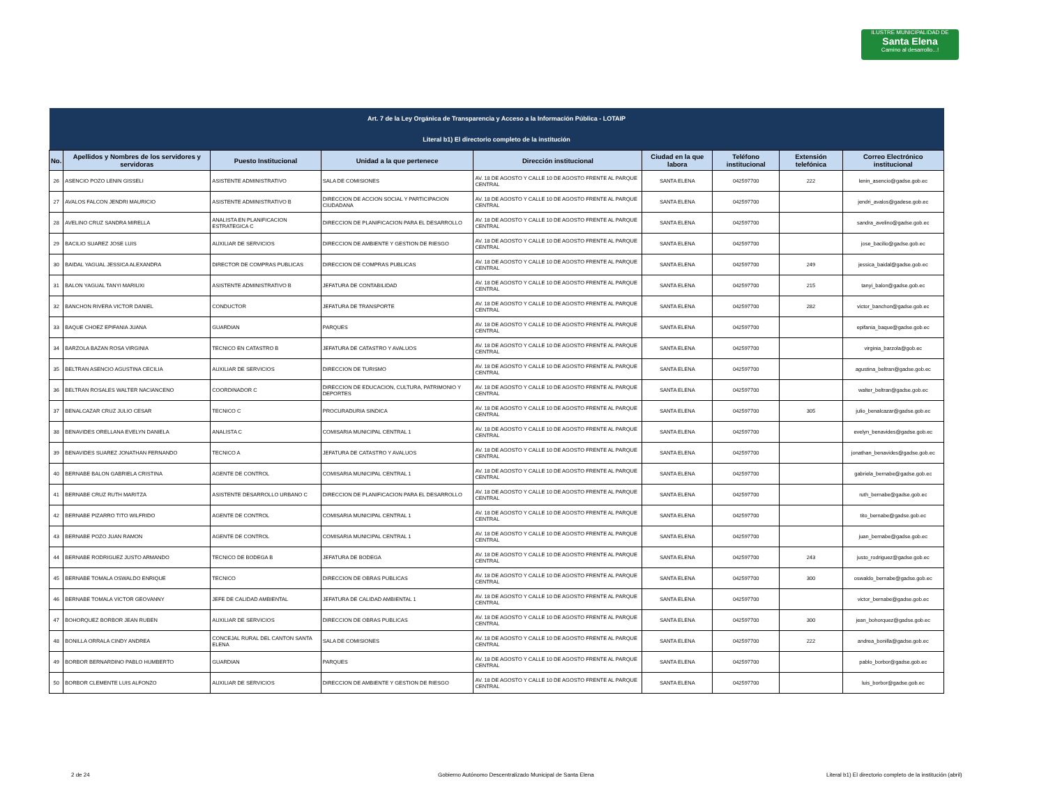ILUSTRE MUNICIPALIDAD DE
Santa Elena
Camino al desarrollo...!
| Art. 7 de la Ley Orgánica de Transparencia y Acceso a la Información Pública - LOTAIP | | | | | | | | |
| --- | --- | --- | --- | --- | --- | --- | --- | --- |
| Literal b1) El directorio completo de la institución | | | | | | | | |
| No. | Apellidos y Nombres de los servidores y servidoras | Puesto Institucional | Unidad a la que pertenece | Dirección institucional | Ciudad en la que labora | Teléfono institucional | Extensión telefónica | Correo Electrónico institucional |
| 26 | ASENCIO POZO LENIN GISSELI | ASISTENTE ADMINISTRATIVO | SALA DE COMISIONES | AV. 18 DE AGOSTO Y CALLE 10 DE AGOSTO FRENTE AL PARQUE CENTRAL | SANTA ELENA | 042597700 | 222 | lenin_asencio@gadse.gob.ec |
| 27 | AVALOS FALCON JENDRI MAURICIO | ASISTENTE ADMINISTRATIVO B | DIRECCION DE ACCION SOCIAL Y PARTICIPACION CIUDADANA | AV. 18 DE AGOSTO Y CALLE 10 DE AGOSTO FRENTE AL PARQUE CENTRAL | SANTA ELENA | 042597700 | | jendri_avalos@gadese.gob.ec |
| 28 | AVELINO CRUZ SANDRA MIRELLA | ANALISTA EN PLANIFICACION ESTRATEGICA C | DIRECCION DE PLANIFICACION PARA EL DESARROLLO | AV. 18 DE AGOSTO Y CALLE 10 DE AGOSTO FRENTE AL PARQUE CENTRAL | SANTA ELENA | 042597700 | | sandra_avelino@gadse.gob.ec |
| 29 | BACILIO SUAREZ JOSE LUIS | AUXILIAR DE SERVICIOS | DIRECCION DE AMBIENTE Y GESTION DE RIESGO | AV. 18 DE AGOSTO Y CALLE 10 DE AGOSTO FRENTE AL PARQUE CENTRAL | SANTA ELENA | 042597700 | | jose_bacilio@gadse.gob.ec |
| 30 | BAIDAL YAGUAL JESSICA ALEXANDRA | DIRECTOR DE COMPRAS PUBLICAS | DIRECCION DE COMPRAS PUBLICAS | AV. 18 DE AGOSTO Y CALLE 10 DE AGOSTO FRENTE AL PARQUE CENTRAL | SANTA ELENA | 042597700 | 249 | jessica_baidal@gadse.gob.ec |
| 31 | BALON YAGUAL TANYI MARIUXI | ASISTENTE ADMINISTRATIVO B | JEFATURA DE CONTABILIDAD | AV. 18 DE AGOSTO Y CALLE 10 DE AGOSTO FRENTE AL PARQUE CENTRAL | SANTA ELENA | 042597700 | 215 | tanyi_balon@gadse.gob.ec |
| 32 | BANCHON RIVERA VICTOR DANIEL | CONDUCTOR | JEFATURA DE TRANSPORTE | AV. 18 DE AGOSTO Y CALLE 10 DE AGOSTO FRENTE AL PARQUE CENTRAL | SANTA ELENA | 042597700 | 282 | victor_banchon@gadse.gob.ec |
| 33 | BAQUE CHOEZ EPIFANIA JUANA | GUARDIAN | PARQUES | AV. 18 DE AGOSTO Y CALLE 10 DE AGOSTO FRENTE AL PARQUE CENTRAL | SANTA ELENA | 042597700 | | epifania_baque@gadse.gob.ec |
| 34 | BARZOLA BAZAN ROSA VIRGINIA | TECNICO EN CATASTRO B | JEFATURA DE CATASTRO Y AVALUOS | AV. 18 DE AGOSTO Y CALLE 10 DE AGOSTO FRENTE AL PARQUE CENTRAL | SANTA ELENA | 042597700 | | virginia_barzola@gob.ec |
| 35 | BELTRAN ASENCIO AGUSTINA CECILIA | AUXILIAR DE SERVICIOS | DIRECCION DE TURISMO | AV. 18 DE AGOSTO Y CALLE 10 DE AGOSTO FRENTE AL PARQUE CENTRAL | SANTA ELENA | 042597700 | | agustina_beltran@gadse.gob.ec |
| 36 | BELTRAN ROSALES WALTER NACIANCENO | COORDINADOR C | DIRECCION DE EDUCACION, CULTURA, PATRIMONIO Y DEPORTES | AV. 18 DE AGOSTO Y CALLE 10 DE AGOSTO FRENTE AL PARQUE CENTRAL | SANTA ELENA | 042597700 | | walter_beltran@gadse.gob.ec |
| 37 | BENALCAZAR CRUZ JULIO CESAR | TECNICO C | PROCURADURIA SINDICA | AV. 18 DE AGOSTO Y CALLE 10 DE AGOSTO FRENTE AL PARQUE CENTRAL | SANTA ELENA | 042597700 | 305 | julio_benalcazar@gadse.gob.ec |
| 38 | BENAVIDES ORELLANA EVELYN DANIELA | ANALISTA C | COMISARIA MUNICIPAL CENTRAL 1 | AV. 18 DE AGOSTO Y CALLE 10 DE AGOSTO FRENTE AL PARQUE CENTRAL | SANTA ELENA | 042597700 | | evelyn_benavides@gadse.gob.ec |
| 39 | BENAVIDES SUAREZ JONATHAN FERNANDO | TECNICO A | JEFATURA DE CATASTRO Y AVALUOS | AV. 18 DE AGOSTO Y CALLE 10 DE AGOSTO FRENTE AL PARQUE CENTRAL | SANTA ELENA | 042597700 | | jonathan_benavides@gadse.gob.ec |
| 40 | BERNABE BALON GABRIELA CRISTINA | AGENTE DE CONTROL | COMISARIA MUNICIPAL CENTRAL 1 | AV. 18 DE AGOSTO Y CALLE 10 DE AGOSTO FRENTE AL PARQUE CENTRAL | SANTA ELENA | 042597700 | | gabriela_bernabe@gadse.gob.ec |
| 41 | BERNABE CRUZ RUTH MARITZA | ASISTENTE DESARROLLO URBANO C | DIRECCION DE PLANIFICACION PARA EL DESARROLLO | AV. 18 DE AGOSTO Y CALLE 10 DE AGOSTO FRENTE AL PARQUE CENTRAL | SANTA ELENA | 042597700 | | ruth_bernabe@gadse.gob.ec |
| 42 | BERNABE PIZARRO TITO WILFRIDO | AGENTE DE CONTROL | COMISARIA MUNICIPAL CENTRAL 1 | AV. 18 DE AGOSTO Y CALLE 10 DE AGOSTO FRENTE AL PARQUE CENTRAL | SANTA ELENA | 042597700 | | tito_bernabe@gadse.gob.ec |
| 43 | BERNABE POZO JUAN RAMON | AGENTE DE CONTROL | COMISARIA MUNICIPAL CENTRAL 1 | AV. 18 DE AGOSTO Y CALLE 10 DE AGOSTO FRENTE AL PARQUE CENTRAL | SANTA ELENA | 042597700 | | juan_bernabe@gadse.gob.ec |
| 44 | BERNABE RODRIGUEZ JUSTO ARMANDO | TECNICO DE BODEGA B | JEFATURA DE BODEGA | AV. 18 DE AGOSTO Y CALLE 10 DE AGOSTO FRENTE AL PARQUE CENTRAL | SANTA ELENA | 042597700 | 243 | justo_rodriguez@gadse.gob.ec |
| 45 | BERNABE TOMALA OSWALDO ENRIQUE | TECNICO | DIRECCION DE OBRAS PUBLICAS | AV. 18 DE AGOSTO Y CALLE 10 DE AGOSTO FRENTE AL PARQUE CENTRAL | SANTA ELENA | 042597700 | 300 | oswaldo_bernabe@gadse.gob.ec |
| 46 | BERNABE TOMALA VICTOR GEOVANNY | JEFE DE CALIDAD AMBIENTAL | JEFATURA DE CALIDAD AMBIENTAL 1 | AV. 18 DE AGOSTO Y CALLE 10 DE AGOSTO FRENTE AL PARQUE CENTRAL | SANTA ELENA | 042597700 | | victor_bernabe@gadse.gob.ec |
| 47 | BOHORQUEZ BORBOR JEAN RUBEN | AUXILIAR DE SERVICIOS | DIRECCION DE OBRAS PUBLICAS | AV. 18 DE AGOSTO Y CALLE 10 DE AGOSTO FRENTE AL PARQUE CENTRAL | SANTA ELENA | 042597700 | 300 | jean_bohorquez@gadse.gob.ec |
| 48 | BONILLA ORRALA CINDY ANDREA | CONCEJAL RURAL DEL CANTON SANTA ELENA | SALA DE COMISIONES | AV. 18 DE AGOSTO Y CALLE 10 DE AGOSTO FRENTE AL PARQUE CENTRAL | SANTA ELENA | 042597700 | 222 | andrea_bonilla@gadse.gob.ec |
| 49 | BORBOR BERNARDINO PABLO HUMBERTO | GUARDIAN | PARQUES | AV. 18 DE AGOSTO Y CALLE 10 DE AGOSTO FRENTE AL PARQUE CENTRAL | SANTA ELENA | 042597700 | | pablo_borbor@gadse.gob.ec |
| 50 | BORBOR CLEMENTE LUIS ALFONZO | AUXILIAR DE SERVICIOS | DIRECCION DE AMBIENTE Y GESTION DE RIESGO | AV. 18 DE AGOSTO Y CALLE 10 DE AGOSTO FRENTE AL PARQUE CENTRAL | SANTA ELENA | 042597700 | | luis_borbor@gadse.gob.ec |
2 de 24
Gobierno Autónomo Descentralizado Municipal de Santa Elena
Literal b1) El directorio completo de la institución (abril)